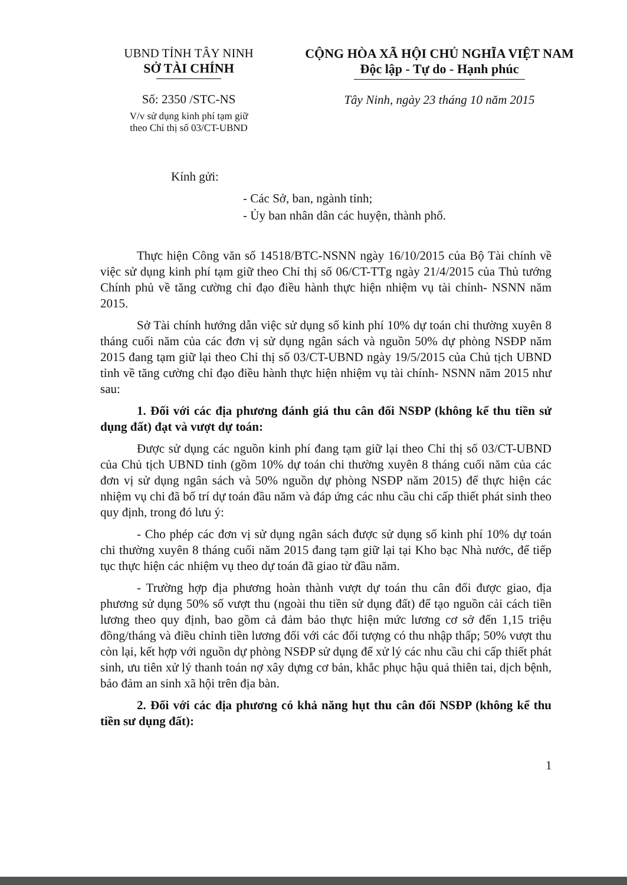UBND TỈNH TÂY NINH
SỞ TÀI CHÍNH
Số: 2350 /STC-NS
V/v sử dụng kinh phí tạm giữ
theo Chỉ thị số 03/CT-UBND
CỘNG HÒA XÃ HỘI CHỦ NGHĨA VIỆT NAM
Độc lập - Tự do - Hạnh phúc
Tây Ninh, ngày 23 tháng 10 năm 2015
Kính gửi:
- Các Sở, ban, ngành tỉnh;
- Ủy ban nhân dân các huyện, thành phố.
Thực hiện Công văn số 14518/BTC-NSNN ngày 16/10/2015 của Bộ Tài chính về việc sử dụng kinh phí tạm giữ theo Chỉ thị số 06/CT-TTg ngày 21/4/2015 của Thủ tướng Chính phủ về tăng cường chỉ đạo điều hành thực hiện nhiệm vụ tài chính- NSNN năm 2015.
Sở Tài chính hướng dẫn việc sử dụng số kinh phí 10% dự toán chi thường xuyên 8 tháng cuối năm của các đơn vị sử dụng ngân sách và nguồn 50% dự phòng NSĐP năm 2015 đang tạm giữ lại theo Chỉ thị số 03/CT-UBND ngày 19/5/2015 của Chủ tịch UBND tỉnh về tăng cường chỉ đạo điều hành thực hiện nhiệm vụ tài chính- NSNN năm 2015 như sau:
1. Đối với các địa phương đánh giá thu cân đối NSĐP (không kể thu tiền sử dụng đất) đạt và vượt dự toán:
Được sử dụng các nguồn kinh phí đang tạm giữ lại theo Chỉ thị số 03/CT-UBND của Chủ tịch UBND tỉnh (gồm 10% dự toán chi thường xuyên 8 tháng cuối năm của các đơn vị sử dụng ngân sách và 50% nguồn dự phòng NSĐP năm 2015) để thực hiện các nhiệm vụ chi đã bố trí dự toán đầu năm và đáp ứng các nhu cầu chi cấp thiết phát sinh theo quy định, trong đó lưu ý:
- Cho phép các đơn vị sử dụng ngân sách được sử dụng số kinh phí 10% dự toán chi thường xuyên 8 tháng cuối năm 2015 đang tạm giữ lại tại Kho bạc Nhà nước, để tiếp tục thực hiện các nhiệm vụ theo dự toán đã giao từ đầu năm.
- Trường hợp địa phương hoàn thành vượt dự toán thu cân đối được giao, địa phương sử dụng 50% số vượt thu (ngoài thu tiền sử dụng đất) để tạo nguồn cải cách tiền lương theo quy định, bao gồm cả đảm bảo thực hiện mức lương cơ sở đến 1,15 triệu đồng/tháng và điều chỉnh tiền lương đối với các đối tượng có thu nhập thấp; 50% vượt thu còn lại, kết hợp với nguồn dự phòng NSĐP sử dụng để xử lý các nhu cầu chi cấp thiết phát sinh, ưu tiên xử lý thanh toán nợ xây dựng cơ bản, khắc phục hậu quả thiên tai, dịch bệnh, bảo đảm an sinh xã hội trên địa bàn.
2. Đối với các địa phương có khả năng hụt thu cân đối NSĐP (không kể thu tiền sư dụng đất):
1